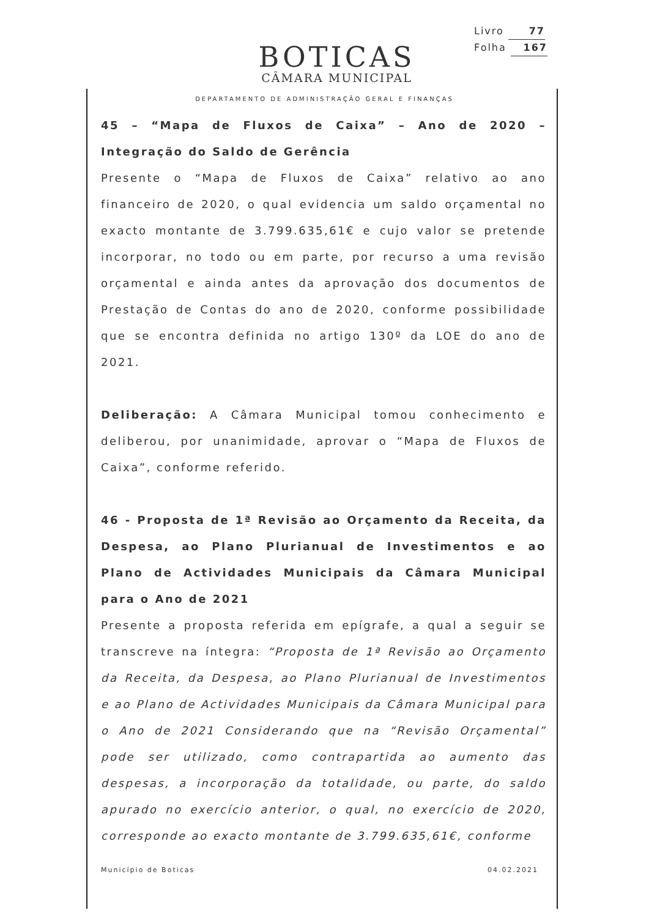Livro 77
Folha 167
BOTICAS
CÂMARA MUNICIPAL
DEPARTAMENTO DE ADMINISTRAÇÃO GERAL E FINANÇAS
45 – “Mapa de Fluxos de Caixa” – Ano de 2020 – Integração do Saldo de Gerência
Presente o “Mapa de Fluxos de Caixa” relativo ao ano financeiro de 2020, o qual evidencia um saldo orçamental no exacto montante de 3.799.635,61€ e cujo valor se pretende incorporar, no todo ou em parte, por recurso a uma revisão orçamental e ainda antes da aprovação dos documentos de Prestação de Contas do ano de 2020, conforme possibilidade que se encontra definida no artigo 130º da LOE do ano de 2021.
Deliberação: A Câmara Municipal tomou conhecimento e deliberou, por unanimidade, aprovar o “Mapa de Fluxos de Caixa”, conforme referido.
46 - Proposta de 1ª Revisão ao Orçamento da Receita, da Despesa, ao Plano Plurianual de Investimentos e ao Plano de Actividades Municipais da Câmara Municipal para o Ano de 2021
Presente a proposta referida em epígrafe, a qual a seguir se transcreve na íntegra: “Proposta de 1ª Revisão ao Orçamento da Receita, da Despesa, ao Plano Plurianual de Investimentos e ao Plano de Actividades Municipais da Câmara Municipal para o Ano de 2021 Considerando que na “Revisão Orçamental” pode ser utilizado, como contrapartida ao aumento das despesas, a incorporação da totalidade, ou parte, do saldo apurado no exercício anterior, o qual, no exercício de 2020, corresponde ao exacto montante de 3.799.635,61€, conforme
Município de Boticas 04.02.2021